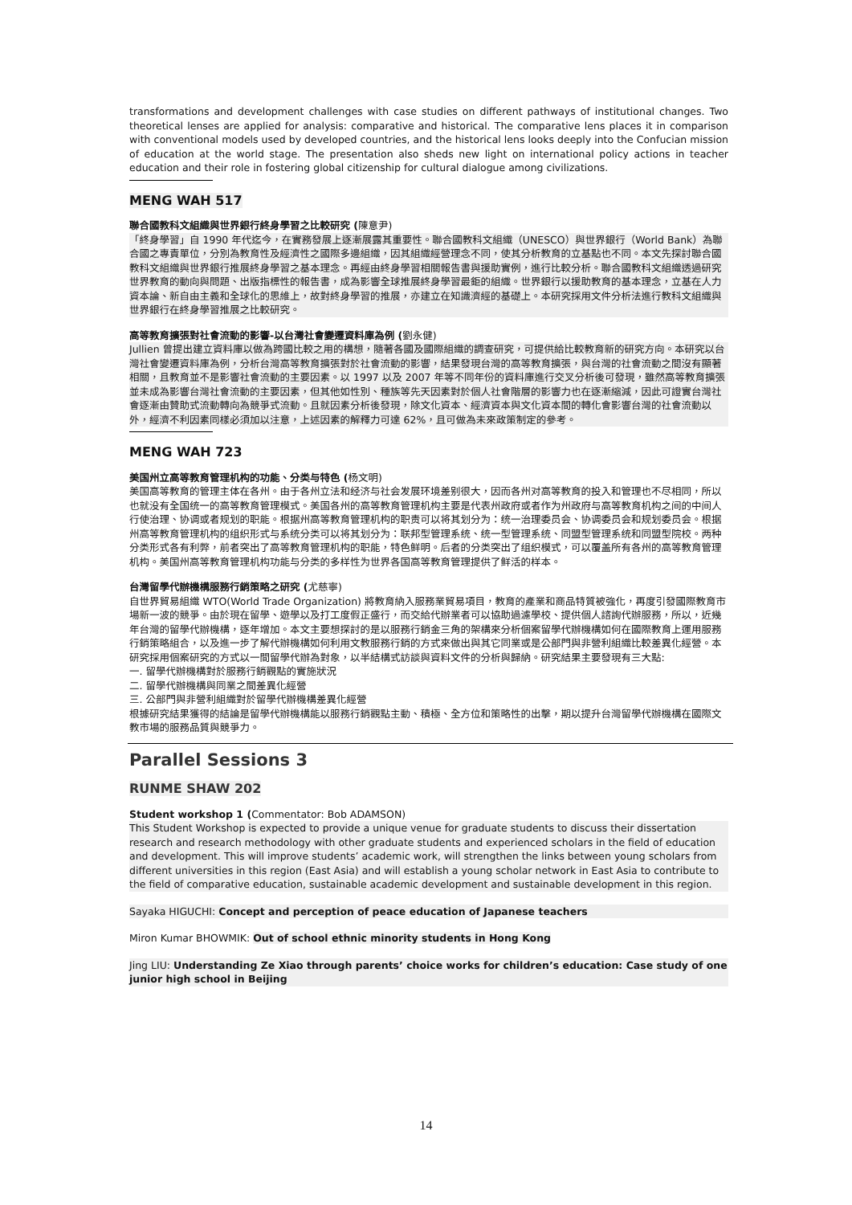transformations and development challenges with case studies on different pathways of institutional changes. Two theoretical lenses are applied for analysis: comparative and historical. The comparative lens places it in comparison with conventional models used by developed countries, and the historical lens looks deeply into the Confucian mission of education at the world stage. The presentation also sheds new light on international policy actions in teacher education and their role in fostering global citizenship for cultural dialogue among civilizations.
MENG WAH 517
聯合國教科文組織與世界銀行終身學習之比較研究 (陳意尹)
「終身學習」自 1990 年代迄今，在實務發展上逐漸展露其重要性。聯合國教科文組織（UNESCO）與世界銀行（World Bank）為聯合國之專責單位，分別為教育性及經濟性之國際多邊組織，因其組織經營理念不同，使其分析教育的立基點也不同。本文先探討聯合國教科文組織與世界銀行推展終身學習之基本理念。再經由終身學習相關報告書與援助實例，進行比較分析。聯合國教科文組織透過研究世界教育的動向與問題、出版指標性的報告書，成為影響全球推展終身學習最鉅的組織。世界銀行以援助教育的基本理念，立基在人力資本論、新自由主義和全球化的思維上，故對終身學習的推展，亦建立在知識濟經的基礎上。本研究採用文件分析法進行教科文組織與世界銀行在終身學習推展之比較研究。
高等教育擴張對社會流動的影響-以台灣社會變遷資料庫為例 (劉永健)
Jullien 曾提出建立資料庫以做為跨國比較之用的構想，隨著各國及國際組織的調查研究，可提供給比較教育新的研究方向。本研究以台灣社會變遷資料庫為例，分析台灣高等教育擴張對於社會流動的影響，結果發現台灣的高等教育擴張，與台灣的社會流動之間沒有顯著相關，且教育並不是影響社會流動的主要因素。以 1997 以及 2007 年等不同年份的資料庫進行交叉分析後可發現，雖然高等教育擴張並未成為影響台灣社會流動的主要因素，但其他如性別、種族等先天因素對於個人社會階層的影響力也在逐漸縮減，因此可證實台灣社會逐漸由贊助式流動轉向為競爭式流動。且就因素分析後發現，除文化資本、經濟資本與文化資本間的轉化會影響台灣的社會流動以外，經濟不利因素同樣必須加以注意，上述因素的解釋力可達 62%，且可做為未來政策制定的參考。
MENG WAH 723
美国州立高等教育管理机构的功能、分类与特色 (杨文明)
美国高等教育的管理主体在各州。由于各州立法和经济与社会发展环境差别很大，因而各州对高等教育的投入和管理也不尽相同，所以也就没有全国统一的高等教育管理模式。美国各州的高等教育管理机构主要是代表州政府或者作为州政府与高等教育机构之间的中间人行使治理、协调或者规划的职能。根据州高等教育管理机构的职责可以将其划分为：统一治理委员会、协调委员会和规划委员会。根据州高等教育管理机构的组织形式与系统分类可以将其划分为：联邦型管理系统、统一型管理系统、同盟型管理系统和同盟型院校。两种分类形式各有利弊，前者突出了高等教育管理机构的职能，特色鲜明。后者的分类突出了组织模式，可以覆盖所有各州的高等教育管理机构。美国州高等教育管理机构功能与分类的多样性为世界各国高等教育管理提供了鲜活的样本。
台灣留學代辦機構服務行銷策略之研究 (尤慈寧)
自世界貿易組織 WTO(World Trade Organization) 將教育納入服務業貿易項目，教育的產業和商品特質被強化，再度引發國際教育市場新一波的競爭。由於現在留學、遊學以及打工度假正盛行，而交給代辦業者可以協助過濾學校、提供個人諮詢代辦服務，所以，近幾年台灣的留學代辦機構，逐年增加。本文主要想探討的是以服務行銷金三角的架構來分析個案留學代辦機構如何在國際教育上運用服務行銷策略組合，以及進一步了解代辦機構如何利用文教服務行銷的方式來做出與其它同業或是公部門與非營利組織比較差異化經營。本研究採用個案研究的方式以一間留學代辦為對象，以半結構式訪談與資料文件的分析與歸納。研究結果主要發現有三大點:
一. 留學代辦機構對於服務行銷觀點的實施狀況
二. 留學代辦機構與同業之間差異化經營
三. 公部門與非營利組織對於留學代辦機構差異化經營
根據研究結果獲得的結論是留學代辦機構能以服務行銷觀點主動、積極、全方位和策略性的出擊，期以提升台灣留學代辦機構在國際文教市場的服務品質與競爭力。
Parallel Sessions 3
RUNME SHAW 202
Student workshop 1 (Commentator: Bob ADAMSON)
This Student Workshop is expected to provide a unique venue for graduate students to discuss their dissertation research and research methodology with other graduate students and experienced scholars in the field of education and development. This will improve students’ academic work, will strengthen the links between young scholars from different universities in this region (East Asia) and will establish a young scholar network in East Asia to contribute to the field of comparative education, sustainable academic development and sustainable development in this region.
Sayaka HIGUCHI: Concept and perception of peace education of Japanese teachers
Miron Kumar BHOWMIK: Out of school ethnic minority students in Hong Kong
Jing LIU: Understanding Ze Xiao through parents’ choice works for children’s education: Case study of one junior high school in Beijing
14